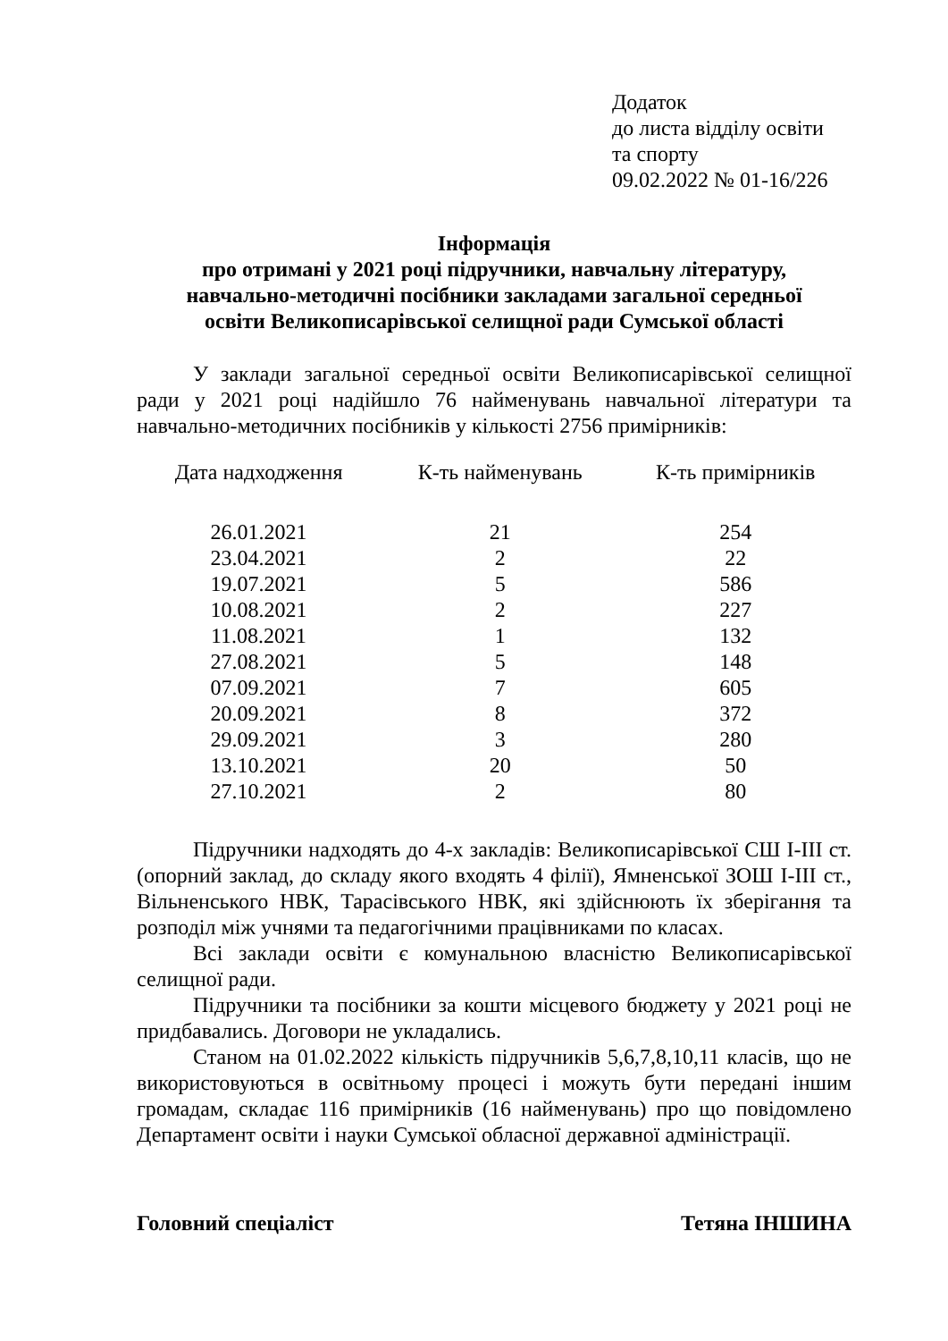Додаток
до листа відділу освіти
та спорту
09.02.2022 № 01-16/226
Інформація
про отримані у 2021 році підручники, навчальну літературу,
навчально-методичні посібники закладами загальної середньої
освіти Великописарівської селищної ради Сумської області
У заклади загальної середньої освіти Великописарівської селищної ради у 2021 році надійшло 76 найменувань навчальної літератури та навчально-методичних посібників у кількості 2756 примірників:
| Дата надходження | К-ть найменувань | К-ть примірників |
| --- | --- | --- |
| 26.01.2021 | 21 | 254 |
| 23.04.2021 | 2 | 22 |
| 19.07.2021 | 5 | 586 |
| 10.08.2021 | 2 | 227 |
| 11.08.2021 | 1 | 132 |
| 27.08.2021 | 5 | 148 |
| 07.09.2021 | 7 | 605 |
| 20.09.2021 | 8 | 372 |
| 29.09.2021 | 3 | 280 |
| 13.10.2021 | 20 | 50 |
| 27.10.2021 | 2 | 80 |
Підручники надходять до 4-х закладів: Великописарівської СШ І-ІІІ ст. (опорний заклад, до складу якого входять 4 філії), Ямненської ЗОШ І-ІІІ ст., Вільненського НВК, Тарасівського НВК, які здійснюють їх зберігання та розподіл між учнями та педагогічними працівниками по класах.
Всі заклади освіти є комунальною власністю Великописарівської селищної ради.
Підручники та посібники за кошти місцевого бюджету у 2021 році не придбавались. Договори не укладались.
Станом на 01.02.2022 кількість підручників 5,6,7,8,10,11 класів, що не використовуються в освітньому процесі і можуть бути передані іншим громадам, складає 116 примірників (16 найменувань) про що повідомлено Департамент освіти і науки Сумської обласної державної адміністрації.
Головний спеціаліст Тетяна ІНШИНА